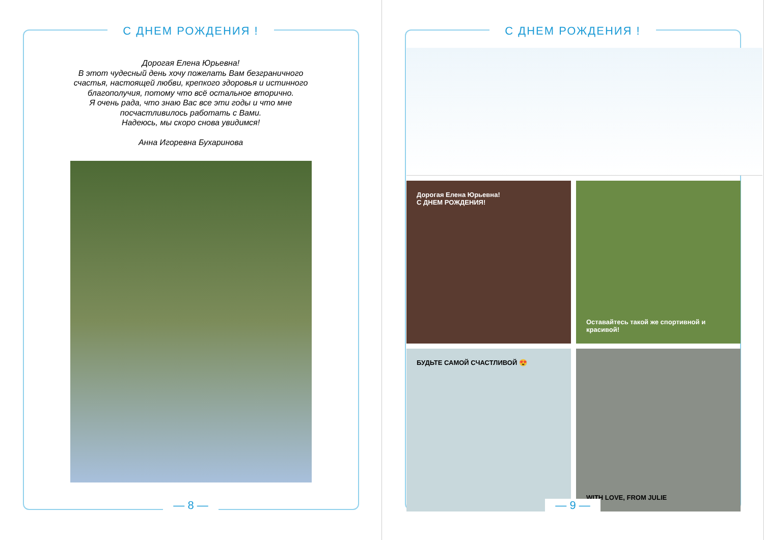С ДНЕМ РОЖДЕНИЯ !
Дорогая Елена Юрьевна!
В этот чудесный день хочу пожелать Вам безграничного
счастья, настоящей любви, крепкого здоровья и истинного
благополучия, потому что всё остальное вторично.
Я очень рада, что знаю Вас все эти годы и что мне
посчастливилось работать с Вами.
Надеюсь, мы скоро снова увидимся!
Анна Игоревна Бухаринова
— 8 —
С ДНЕМ РОЖДЕНИЯ !
Дорогая Елена Юрьевна!
С ДНЕМ РОЖДЕНИЯ!
Оставайтесь такой же спортивной и красивой!
БУДЬТЕ САМОЙ СЧАСТЛИВОЙ 😍
WITH LOVE, FROM JULIE
— 9 —